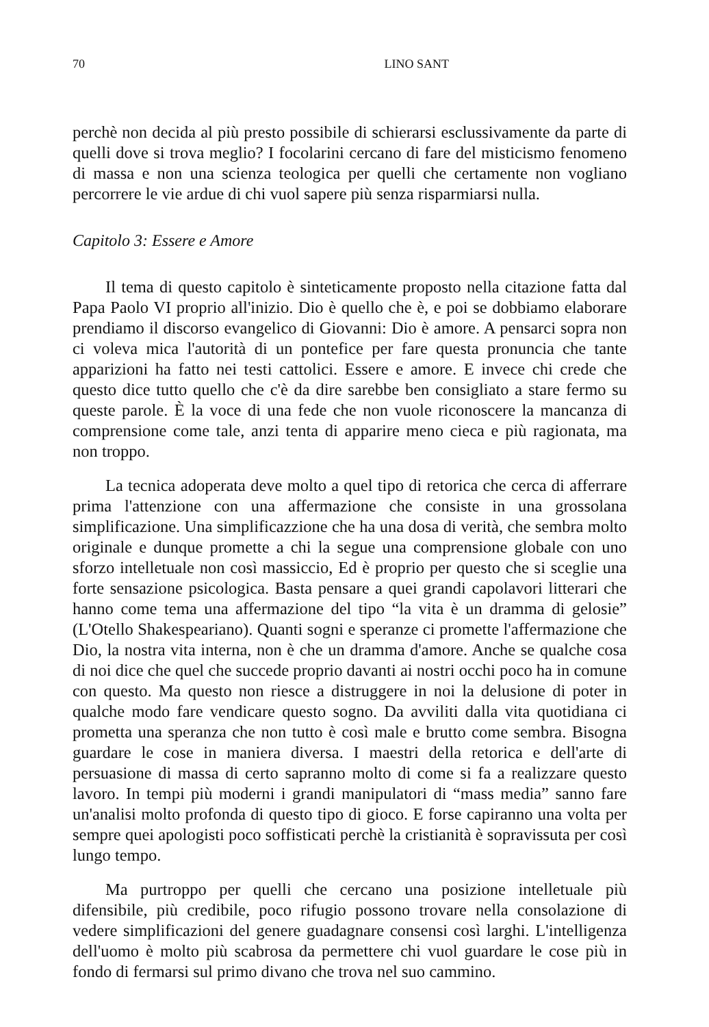70 LINO SANT
perchè non decida al più presto possibile di schierarsi esclussivamente da parte di quelli dove si trova meglio? I focolarini cercano di fare del misticismo fenomeno di massa e non una scienza teologica per quelli che certamente non vogliano percorrere le vie ardue di chi vuol sapere più senza risparmiarsi nulla.
Capitolo 3: Essere e Amore
Il tema di questo capitolo è sinteticamente proposto nella citazione fatta dal Papa Paolo VI proprio all'inizio. Dio è quello che è, e poi se dobbiamo elaborare prendiamo il discorso evangelico di Giovanni: Dio è amore. A pensarci sopra non ci voleva mica l'autorità di un pontefice per fare questa pronuncia che tante apparizioni ha fatto nei testi cattolici. Essere e amore. E invece chi crede che questo dice tutto quello che c'è da dire sarebbe ben consigliato a stare fermo su queste parole. È la voce di una fede che non vuole riconoscere la mancanza di comprensione come tale, anzi tenta di apparire meno cieca e più ragionata, ma non troppo.
La tecnica adoperata deve molto a quel tipo di retorica che cerca di afferrare prima l'attenzione con una affermazione che consiste in una grossolana simplificazione. Una simplificazzione che ha una dosa di verità, che sembra molto originale e dunque promette a chi la segue una comprensione globale con uno sforzo intelletuale non così massiccio, Ed è proprio per questo che si sceglie una forte sensazione psicologica. Basta pensare a quei grandi capolavori litterari che hanno come tema una affermazione del tipo “la vita è un dramma di gelosie” (L'Otello Shakespeariano). Quanti sogni e speranze ci promette l'affermazione che Dio, la nostra vita interna, non è che un dramma d'amore. Anche se qualche cosa di noi dice che quel che succede proprio davanti ai nostri occhi poco ha in comune con questo. Ma questo non riesce a distruggere in noi la delusione di poter in qualche modo fare vendicare questo sogno. Da avviliti dalla vita quotidiana ci prometta una speranza che non tutto è così male e brutto come sembra. Bisogna guardare le cose in maniera diversa. I maestri della retorica e dell'arte di persuasione di massa di certo sapranno molto di come si fa a realizzare questo lavoro. In tempi più moderni i grandi manipulatori di “mass media” sanno fare un'analisi molto profonda di questo tipo di gioco. E forse capiranno una volta per sempre quei apologisti poco soffisticati perchè la cristianità è sopravissuta per così lungo tempo.
Ma purtroppo per quelli che cercano una posizione intelletuale più difensibile, più credibile, poco rifugio possono trovare nella consolazione di vedere simplificazioni del genere guadagnare consensi così larghi. L'intelligenza dell'uomo è molto più scabrosa da permettere chi vuol guardare le cose più in fondo di fermarsi sul primo divano che trova nel suo cammino.